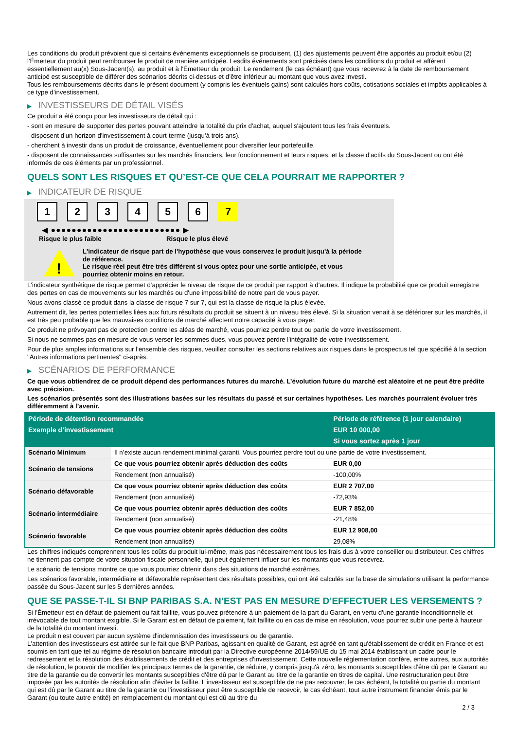Les conditions du produit prévoient que si certains événements exceptionnels se produisent, (1) des ajustements peuvent être apportés au produit et/ou (2) l'Émetteur du produit peut rembourser le produit de manière anticipée. Lesdits événements sont précisés dans les conditions du produit et afférent essentiellement au(x) Sous-Jacent(s), au produit et à l'Émetteur du produit. Le rendement (le cas échéant) que vous recevrez à la date de remboursement anticipé est susceptible de différer des scénarios décrits ci-dessus et d’être inférieur au montant que vous avez investi.
Tous les remboursements décrits dans le présent document (y compris les éventuels gains) sont calculés hors coûts, cotisations sociales et impôts applicables à ce type d'investissement.
▶ INVESTISSEURS DE DÉTAIL VISÉS
Ce produit a été conçu pour les investisseurs de détail qui :
- sont en mesure de supporter des pertes pouvant atteindre la totalité du prix d'achat, auquel s'ajoutent tous les frais éventuels.
- disposent d'un horizon d'investissement à court-terme (jusqu'à trois ans).
- cherchent à investir dans un produit de croissance, éventuellement pour diversifier leur portefeuille.
- disposent de connaissances suffisantes sur les marchés financiers, leur fonctionnement et leurs risques, et la classe d'actifs du Sous-Jacent ou ont été informés de ces éléments par un professionnel.
QUELS SONT LES RISQUES ET QU’EST-CE QUE CELA POURRAIT ME RAPPORTER ?
▶ INDICATEUR DE RISQUE
1 2 3 4 5 6 7
◀ ●●●●●●●●●●●●●●●●●●●●●●●●● ▶
Risque le plus faible Risque le plus élevé
!
L'indicateur de risque part de l'hypothèse que vous conservez le produit jusqu'à la période de référence.
Le risque réel peut être très différent si vous optez pour une sortie anticipée, et vous pourriez obtenir moins en retour.
L'indicateur synthétique de risque permet d'apprécier le niveau de risque de ce produit par rapport à d'autres. Il indique la probabilité que ce produit enregistre des pertes en cas de mouvements sur les marchés ou d'une impossibilité de notre part de vous payer.
Nous avons classé ce produit dans la classe de risque 7 sur 7, qui est la classe de risque la plus élevée.
Autrement dit, les pertes potentielles liées aux futurs résultats du produit se situent à un niveau très élevé. Si la situation venait à se détériorer sur les marchés, il est très peu probable que les mauvaises conditions de marché affectent notre capacité à vous payer.
Ce produit ne prévoyant pas de protection contre les aléas de marché, vous pourriez perdre tout ou partie de votre investissement.
Si nous ne sommes pas en mesure de vous verser les sommes dues, vous pouvez perdre l'intégralité de votre investissement.
Pour de plus amples informations sur l'ensemble des risques, veuillez consulter les sections relatives aux risques dans le prospectus tel que spécifié à la section "Autres informations pertinentes" ci-après.
▶ SCÉNARIOS DE PERFORMANCE
Ce que vous obtiendrez de ce produit dépend des performances futures du marché. L’évolution future du marché est aléatoire et ne peut être prédite avec précision.
Les scénarios présentés sont des illustrations basées sur les résultats du passé et sur certaines hypothèses. Les marchés pourraient évoluer très différemment à l’avenir.
| Période de détention recommandée | | Période de référence (1 jour calendaire) |
| --- | --- | --- |
| Exemple d’investissement | | EUR 10 000,00 |
| | | Si vous sortez après 1 jour |
| Scénario Minimum | Il n’existe aucun rendement minimal garanti. Vous pourriez perdre tout ou une partie de votre investissement. | |
| Scénario de tensions | Ce que vous pourriez obtenir après déduction des coûts | EUR 0,00 |
| | Rendement (non annualisé) | -100,00% |
| Scénario défavorable | Ce que vous pourriez obtenir après déduction des coûts | EUR 2 707,00 |
| | Rendement (non annualisé) | -72,93% |
| Scénario intermédiaire | Ce que vous pourriez obtenir après déduction des coûts | EUR 7 852,00 |
| | Rendement (non annualisé) | -21,48% |
| Scénario favorable | Ce que vous pourriez obtenir après déduction des coûts | EUR 12 908,00 |
| | Rendement (non annualisé) | 29,08% |
Les chiffres indiqués comprennent tous les coûts du produit lui-même, mais pas nécessairement tous les frais dus à votre conseiller ou distributeur. Ces chiffres ne tiennent pas compte de votre situation fiscale personnelle, qui peut également influer sur les montants que vous recevrez.
Le scénario de tensions montre ce que vous pourriez obtenir dans des situations de marché extrêmes.
Les scénarios favorable, intermédiaire et défavorable représentent des résultats possibles, qui ont été calculés sur la base de simulations utilisant la performance passée du Sous-Jacent sur les 5 dernières années.
QUE SE PASSE-T-IL SI BNP PARIBAS S.A. N’EST PAS EN MESURE D’EFFECTUER LES VERSEMENTS ?
Si l'Émetteur est en défaut de paiement ou fait faillite, vous pouvez prétendre à un paiement de la part du Garant, en vertu d'une garantie inconditionnelle et irrévocable de tout montant exigible. Si le Garant est en défaut de paiement, fait faillite ou en cas de mise en résolution, vous pourrez subir une perte à hauteur de la totalité du montant investi.
Le produit n'est couvert par aucun système d'indemnisation des investisseurs ou de garantie.
L'attention des investisseurs est attirée sur le fait que BNP Paribas, agissant en qualité de Garant, est agréé en tant qu'établissement de crédit en France et est soumis en tant que tel au régime de résolution bancaire introduit par la Directive européenne 2014/59/UE du 15 mai 2014 établissant un cadre pour le redressement et la résolution des établissements de crédit et des entreprises d'investissement. Cette nouvelle réglementation confère, entre autres, aux autorités de résolution, le pouvoir de modifier les principaux termes de la garantie, de réduire, y compris jusqu'à zéro, les montants susceptibles d'être dû par le Garant au titre de la garantie ou de convertir les montants susceptibles d'être dû par le Garant au titre de la garantie en titres de capital. Une restructuration peut être imposée par les autorités de résolution afin d'éviter la faillite. L'investisseur est susceptible de ne pas recouvrer, le cas échéant, la totalité ou partie du montant qui est dû par le Garant au titre de la garantie ou l'investisseur peut être susceptible de recevoir, le cas échéant, tout autre instrument financier émis par le Garant (ou toute autre entité) en remplacement du montant qui est dû au titre du
2 / 3